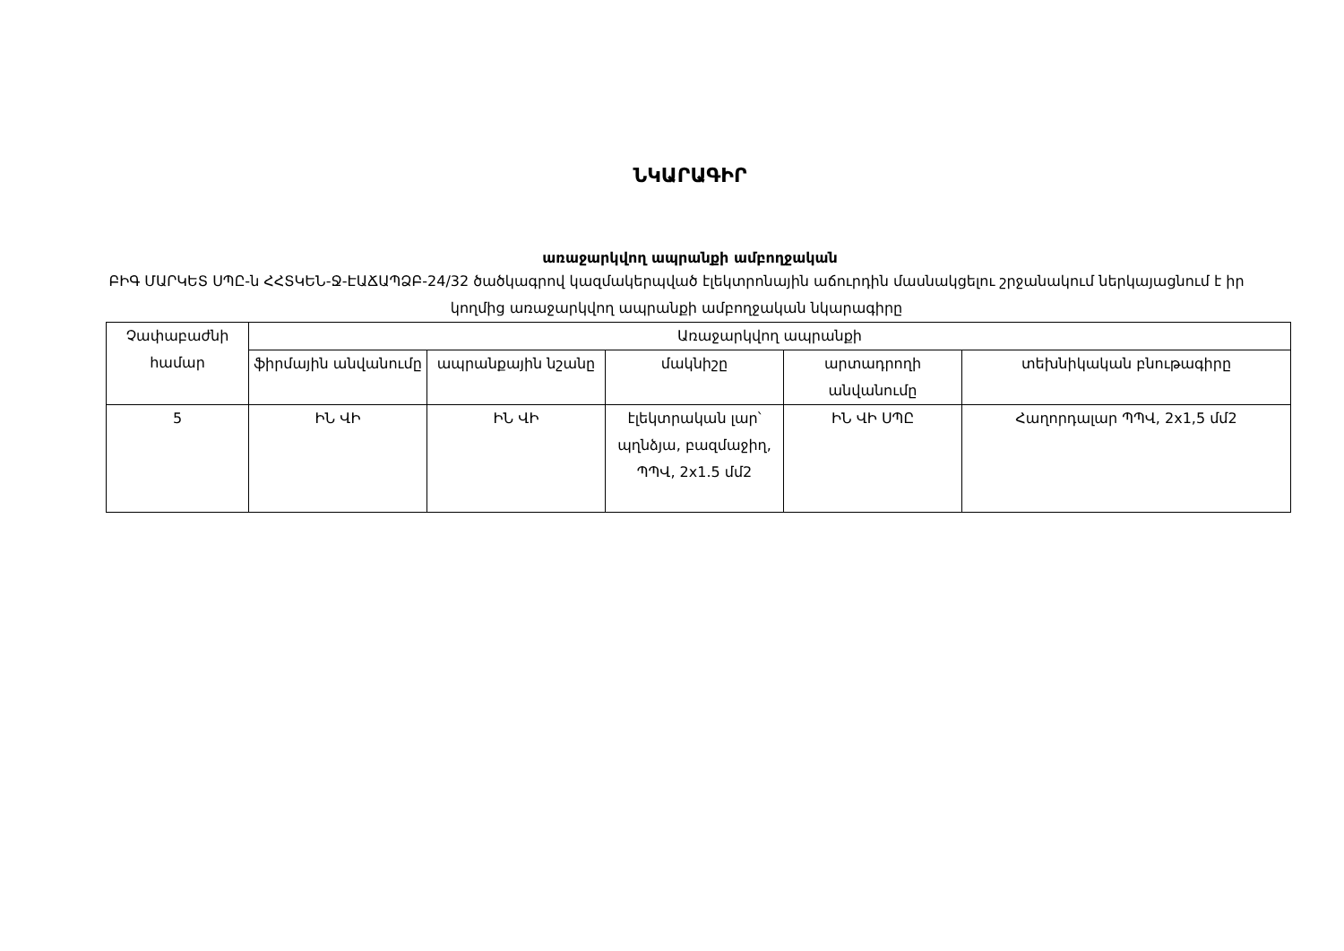ՆԿԱՐԱԳԻՐ
առաջարկվող ապրանքի ամբողջական
ԲԻԳ ՄԱՐԿԵՏ ՍՊԸ-ն ՀՀՏԿԵՆ-Ջ-ԷԱՃԱՊՁԲ-24/32 ծածկագրով կազմակերպված էլեկտրոնային աճուրդին մասնակցելու շրջանակում ներկայացնում է իր կողմից առաջարկվող ապրանքի ամբողջական նկարագիրը
| Չափաբաժնի համար | Առաջարկվող ապրանքի | | | | |
| --- | --- | --- | --- | --- | --- |
| | ֆիրմային անվանումը | ապրանքային նշանը | մակնիշը | արտադրողի անվանումը | տեխնիկական բնութագիրը |
| 5 | ԻՆ ՎԻ | ԻՆ ՎԻ | էլեկտրական լար՝ պղնձյա, բազմաջիղ, ՊՊՎ, 2x1.5 մմ2 | ԻՆ ՎԻ ՍՊԸ | Հաղորդալար ՊՊՎ, 2x1,5 մմ2 |